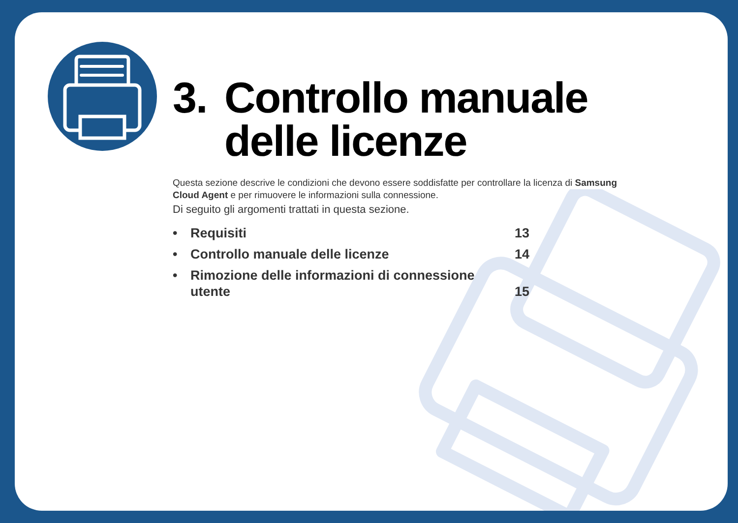3. Controllo manuale
delle licenze
Questa sezione descrive le condizioni che devono essere soddisfatte per controllare la licenza di Samsung Cloud Agent e per rimuovere le informazioni sulla connessione.
Di seguito gli argomenti trattati in questa sezione.
• Requisiti 13
• Controllo manuale delle licenze 14
• Rimozione delle informazioni di connessione
utente 15